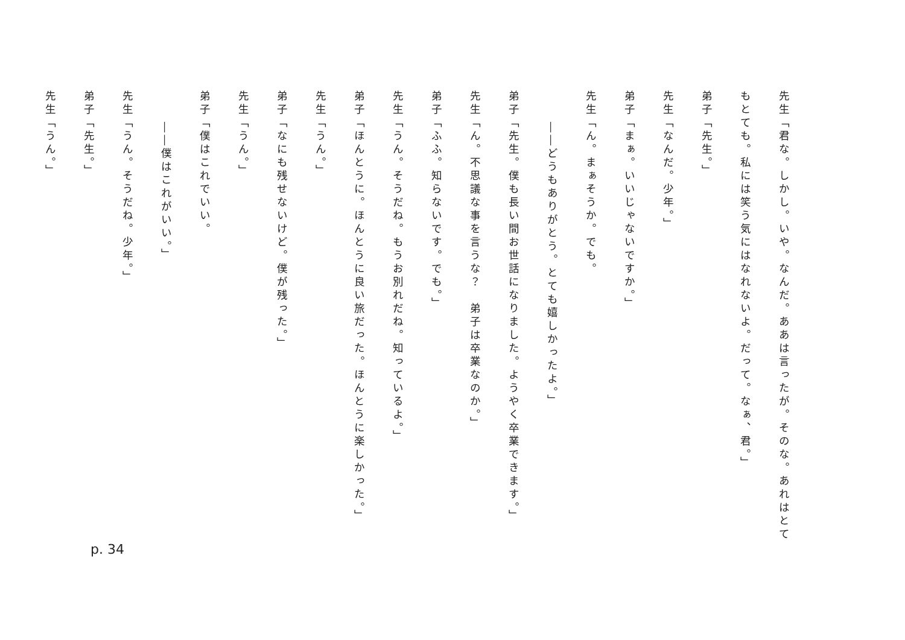先生「君な。しかし。いや。なんだ。ああは言ったが。そのな。あれはとてもとても。私には笑う気にはなれないよ。だって。なぁ、君。」
弟子「先生。」
先生「なんだ。少年。」
弟子「まぁ。いいじゃないですか。」
先生「ん。まぁそうか。でも。
――どうもありがとう。とても嬉しかったよ。」
弟子「先生。僕も長い間お世話になりました。ようやく卒業できます。」
先生「ん。不思議な事を言うな？　弟子は卒業なのか。」
弟子「ふふ。知らないです。でも。」
先生「うん。そうだね。もうお別れだね。知っているよ。」
弟子「ほんとうに。ほんとうに良い旅だった。ほんとうに楽しかった。」
先生「うん。」
弟子「なにも残せないけど。僕が残った。」
先生「うん。」
弟子「僕はこれでいい。
――僕はこれがいい。」
先生「うん。そうだね。少年。」
弟子「先生。」
先生「うん。」
p. 34